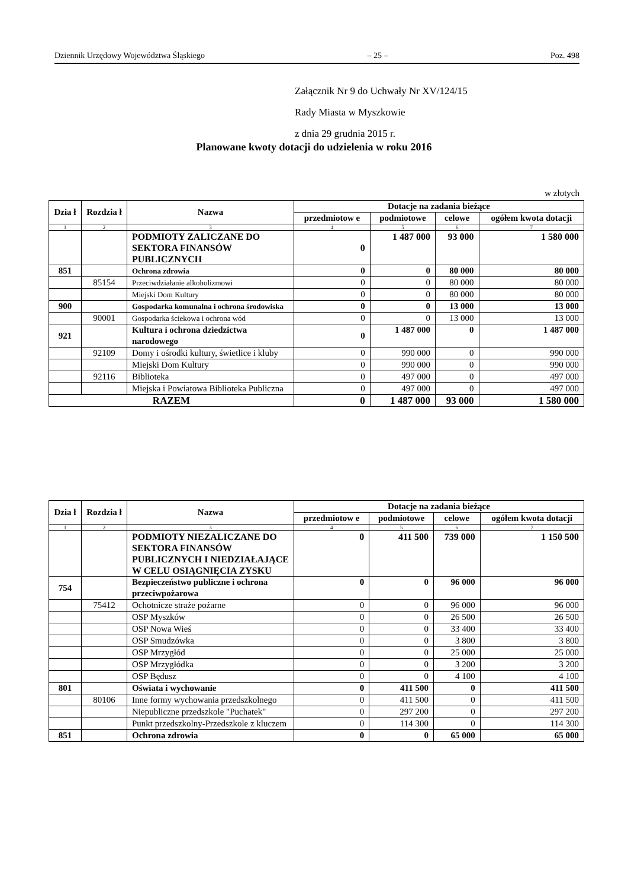Dziennik Urzędowy Województwa Śląskiego – 25 – Poz. 498
Załącznik Nr 9 do Uchwały Nr XV/124/15
Rady Miasta w Myszkowie
z dnia 29 grudnia 2015 r.
Planowane kwoty dotacji do udzielenia w roku 2016
w złotych
| Dzia ł | Rozdzia ł | Nazwa | Dotacje na zadania bieżące | | | |
| --- | --- | --- | --- | --- | --- | --- |
| | | | przedmiotow e | podmiotowe | celowe | ogółem kwota dotacji |
| 1 | 2 | 3 | 4 | 5 | 6 | 7 |
| | | PODMIOTY ZALICZANE DO SEKTORA FINANSÓW PUBLICZNYCH | 0 | 1 487 000 | 93 000 | 1 580 000 |
| 851 | | Ochrona zdrowia | 0 | 0 | 80 000 | 80 000 |
| | 85154 | Przeciwdziałanie alkoholizmowi | 0 | 0 | 80 000 | 80 000 |
| | | Miejski Dom Kultury | 0 | 0 | 80 000 | 80 000 |
| 900 | | Gospodarka komunalna i ochrona środowiska | 0 | 0 | 13 000 | 13 000 |
| | 90001 | Gospodarka ściekowa i ochrona wód | 0 | 0 | 13 000 | 13 000 |
| 921 | | Kultura i ochrona dziedzictwa narodowego | 0 | 1 487 000 | 0 | 1 487 000 |
| | 92109 | Domy i ośrodki kultury, świetlice i kluby | 0 | 990 000 | 0 | 990 000 |
| | | Miejski Dom Kultury | 0 | 990 000 | 0 | 990 000 |
| | 92116 | Biblioteka | 0 | 497 000 | 0 | 497 000 |
| | | Miejska i Powiatowa Biblioteka Publiczna | 0 | 497 000 | 0 | 497 000 |
| RAZEM | | | 0 | 1 487 000 | 93 000 | 1 580 000 |
| Dzia ł | Rozdzia ł | Nazwa | Dotacje na zadania bieżące | | | |
| --- | --- | --- | --- | --- | --- | --- |
| | | | przedmiotow e | podmiotowe | celowe | ogółem kwota dotacji |
| 1 | 2 | 3 | 4 | 5 | 6 | 7 |
| | | PODMIOTY NIEZALICZANE DO SEKTORA FINANSÓW PUBLICZNYCH I NIEDZIAŁAJĄCE W CELU OSIĄGNIĘCIA ZYSKU | 0 | 411 500 | 739 000 | 1 150 500 |
| 754 | | Bezpieczeństwo publiczne i ochrona przeciwpożarowa | 0 | 0 | 96 000 | 96 000 |
| | 75412 | Ochotnicze straże pożarne | 0 | 0 | 96 000 | 96 000 |
| | | OSP Myszków | 0 | 0 | 26 500 | 26 500 |
| | | OSP Nowa Wieś | 0 | 0 | 33 400 | 33 400 |
| | | OSP Smudzówka | 0 | 0 | 3 800 | 3 800 |
| | | OSP Mrzygłód | 0 | 0 | 25 000 | 25 000 |
| | | OSP Mrzygłódka | 0 | 0 | 3 200 | 3 200 |
| | | OSP Będusz | 0 | 0 | 4 100 | 4 100 |
| 801 | | Oświata i wychowanie | 0 | 411 500 | 0 | 411 500 |
| | 80106 | Inne formy wychowania przedszkolnego | 0 | 411 500 | 0 | 411 500 |
| | | Niepubliczne przedszkole "Puchatek" | 0 | 297 200 | 0 | 297 200 |
| | | Punkt przedszkolny-Przedszkole z kluczem | 0 | 114 300 | 0 | 114 300 |
| 851 | | Ochrona zdrowia | 0 | 0 | 65 000 | 65 000 |